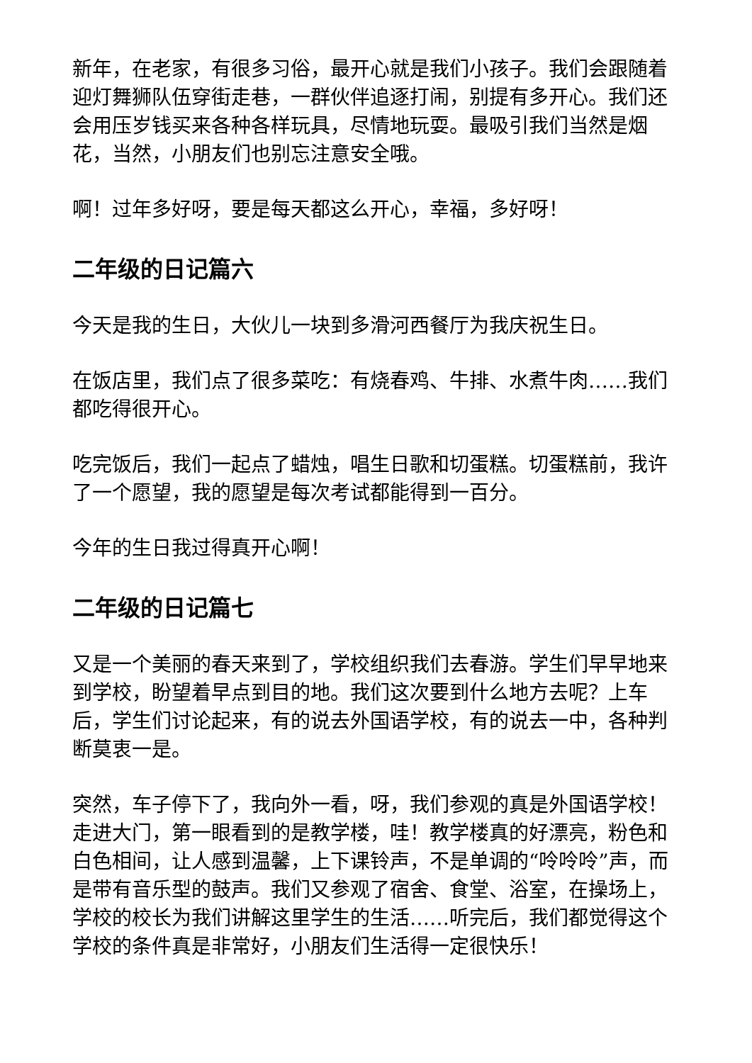新年，在老家，有很多习俗，最开心就是我们小孩子。我们会跟随着迎灯舞狮队伍穿街走巷，一群伙伴追逐打闹，别提有多开心。我们还会用压岁钱买来各种各样玩具，尽情地玩耍。最吸引我们当然是烟花，当然，小朋友们也别忘注意安全哦。
啊！过年多好呀，要是每天都这么开心，幸福，多好呀！
二年级的日记篇六
今天是我的生日，大伙儿一块到多滑河西餐厅为我庆祝生日。
在饭店里，我们点了很多菜吃：有烧春鸡、牛排、水煮牛肉……我们都吃得很开心。
吃完饭后，我们一起点了蜡烛，唱生日歌和切蛋糕。切蛋糕前，我许了一个愿望，我的愿望是每次考试都能得到一百分。
今年的生日我过得真开心啊！
二年级的日记篇七
又是一个美丽的春天来到了，学校组织我们去春游。学生们早早地来到学校，盼望着早点到目的地。我们这次要到什么地方去呢？上车后，学生们讨论起来，有的说去外国语学校，有的说去一中，各种判断莫衷一是。
突然，车子停下了，我向外一看，呀，我们参观的真是外国语学校！走进大门，第一眼看到的是教学楼，哇！教学楼真的好漂亮，粉色和白色相间，让人感到温馨，上下课铃声，不是单调的“呤呤呤”声，而是带有音乐型的鼓声。我们又参观了宿舍、食堂、浴室，在操场上，学校的校长为我们讲解这里学生的生活……听完后，我们都觉得这个学校的条件真是非常好，小朋友们生活得一定很快乐！